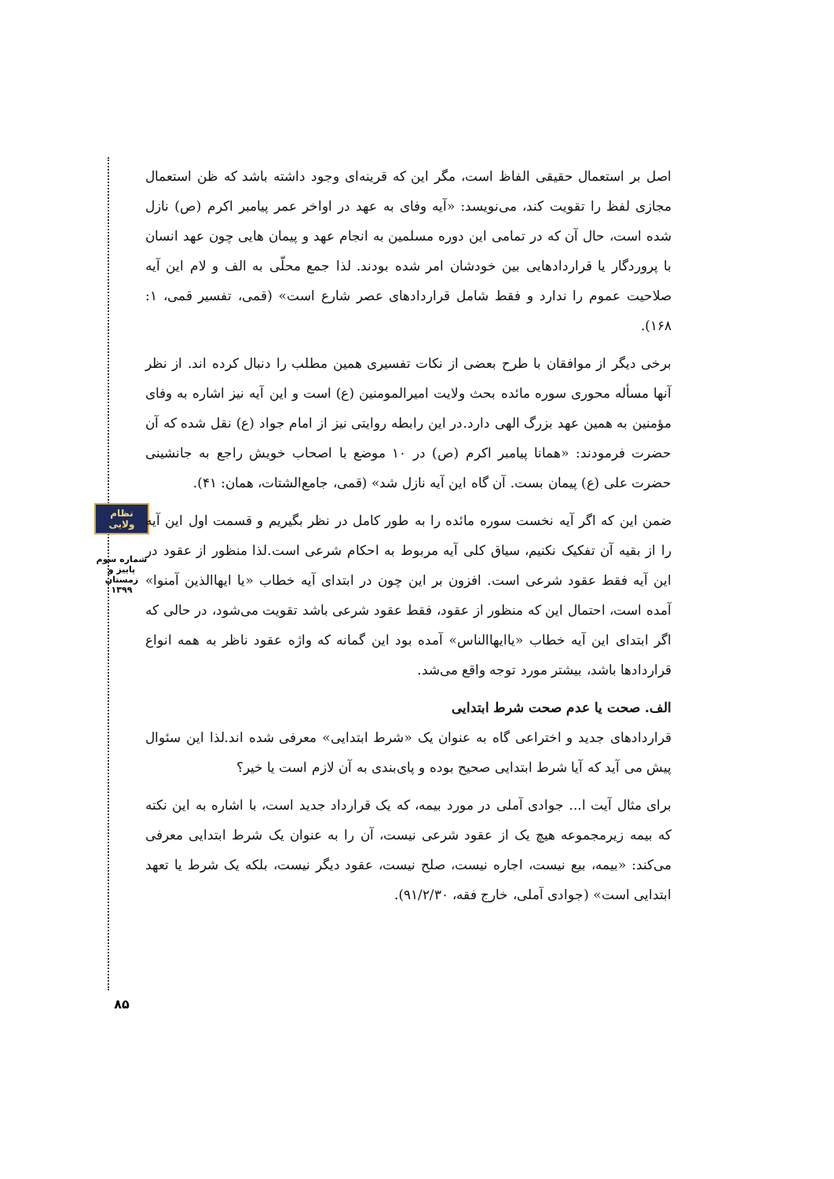نظام ولایی
شماره سوم
پاییز و زمستان
۱۳۹۹
۸۵
اصل بر استعمال حقیقی الفاظ است، مگر این که قرینه‌ای وجود داشته باشد که ظن استعمال مجازی لفظ را تقویت کند، می‌نویسد: «آیه وفای به عهد در اواخر عمر پیامبر اکرم (ص) نازل شده است، حال آن که در تمامی این دوره مسلمین به انجام عهد و پیمان هایی چون عهد انسان با پروردگار یا قراردادهایی بین خودشان امر شده بودند. لذا جمع محلّی به الف و لام این آیه صلاحیت عموم را ندارد و فقط شامل قراردادهای عصر شارع است» (قمی، تفسیر قمی، ۱: ۱۶۸).
برخی دیگر از موافقان با طرح بعضی از نکات تفسیری همین مطلب را دنبال کرده اند. از نظر آنها مسأله محوری سوره مائده بحث ولایت امیرالمومنین (ع) است و این آیه نیز اشاره به وفای مؤمنین به همین عهد بزرگ الهی دارد.در این رابطه روایتی نیز از امام جواد (ع) نقل شده که آن حضرت فرمودند: «همانا پیامبر اکرم (ص) در ۱۰ موضع با اصحاب خویش راجع به جانشینی حضرت علی (ع) پیمان بست. آن گاه این آیه نازل شد» (قمی، جامع‌الشتات، همان: ۴۱).
ضمن این که اگر آیه نخست سوره مائده را به طور کامل در نظر بگیریم و قسمت اول این آیه را از بقیه آن تفکیک نکنیم، سیاق کلی آیه مربوط به احکام شرعی است.لذا منظور از عقود در این آیه فقط عقود شرعی است. افزون بر این چون در ابتدای آیه خطاب «یا ایهاالذین آمنوا» آمده است، احتمال این که منظور از عقود، فقط عقود شرعی باشد تقویت می‌شود، در حالی که اگر ابتدای این آیه خطاب «یاایهاالناس» آمده بود این گمانه که واژه عقود ناظر به همه انواع قراردادها باشد، بیشتر مورد توجه واقع می‌شد.
الف. صحت یا عدم صحت شرط ابتدایی
قراردادهای جدید و اختراعی گاه به عنوان یک «شرط ابتدایی» معرفی شده اند.لذا این سئوال پیش می آید که آیا شرط ابتدایی صحیح بوده و پای‌بندی به آن لازم است یا خیر؟
برای مثال آیت ا... جوادی آملی در مورد بیمه، که یک قرارداد جدید است، با اشاره به این نکته که بیمه زیرمجموعه هیچ یک از عقود شرعی نیست، آن را به عنوان یک شرط ابتدایی معرفی می‌کند: «بیمه، بیع نیست، اجاره نیست، صلح نیست، عقود دیگر نیست، بلکه یک شرط یا تعهد ابتدایی است» (جوادی آملی، خارج فقه، ۹۱/۲/۳۰).